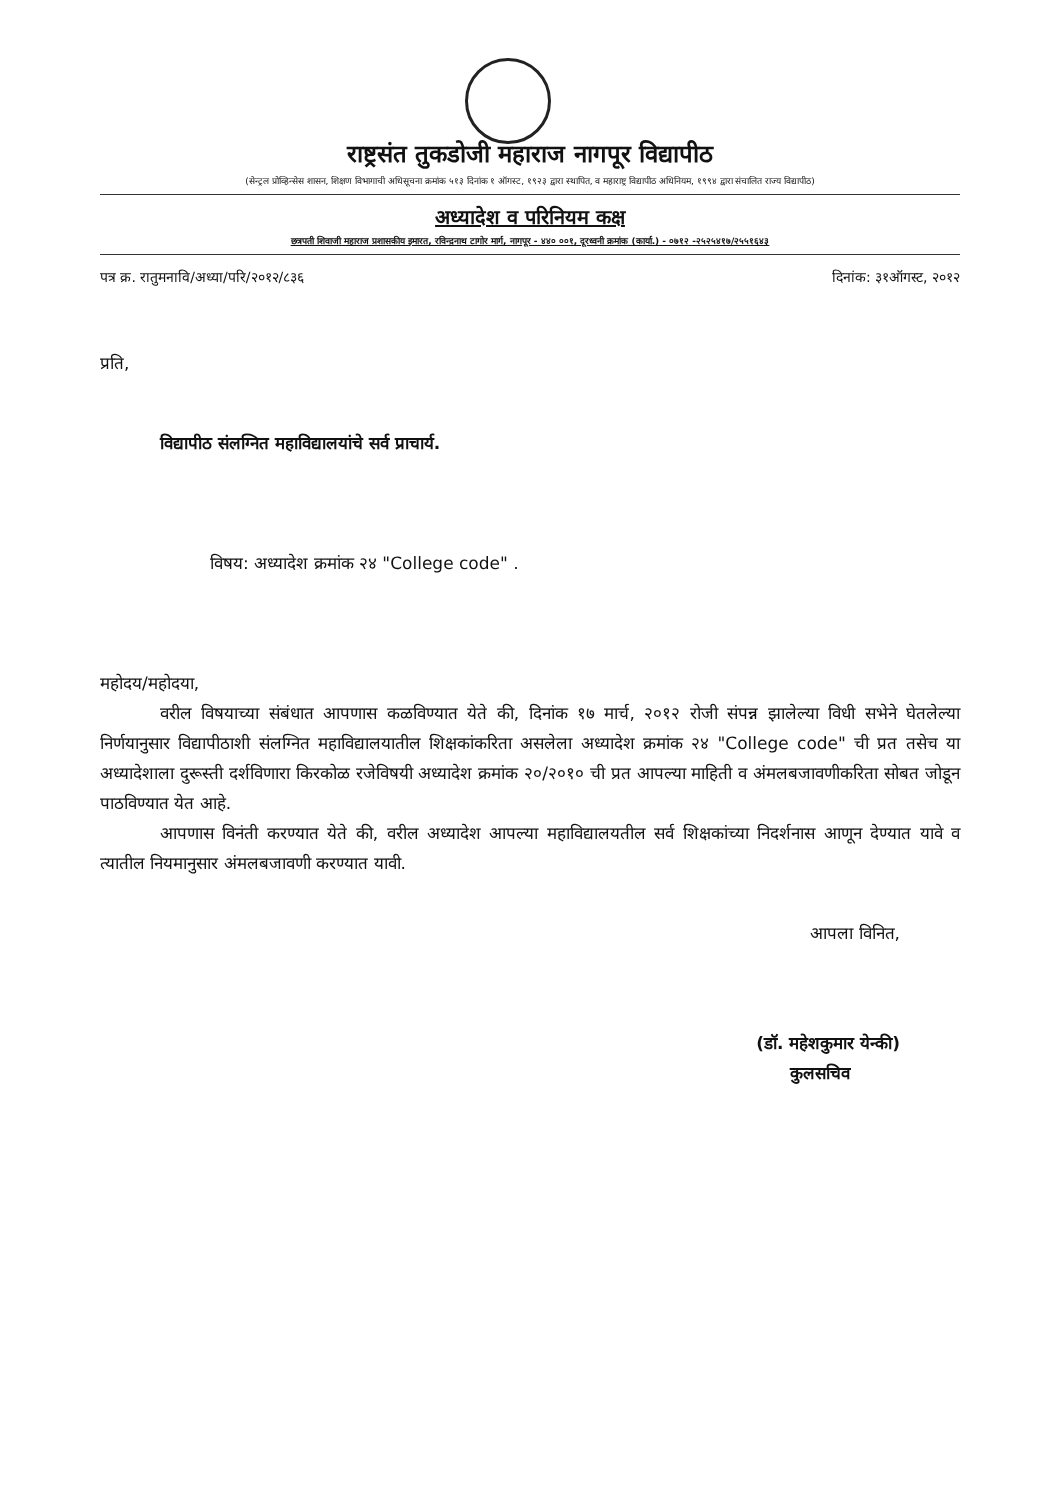राष्ट्रसंत तुकडोजी महाराज नागपूर विद्यापीठ
(सेन्ट्रल प्रोव्हिन्सेस शासन, शिक्षण विभागाची अधिसूचना क्रमांक ५१३ दिनांक १ ऑगस्ट, १९२३ द्वारा स्थापित, व महाराष्ट्र विद्यापीठ अधिनियम, १९९४ द्वारा संचालित राज्य विद्यापीठ)
अध्यादेश व परिनियम कक्ष
छत्रपती शिवाजी महाराज प्रशासकीय इमारत, रविन्द्रनाथ टागोर मार्ग, नागपूर - ४४० ००१, दूरध्वनी क्रमांक (कार्या.) - ०७१२ -२५२५४१७/२५५१६४३
पत्र क्र. रातुमनावि/अध्या/परि/२०१२/८३६ दिनांक: ३१ऑगस्ट, २०१२
प्रति,
विद्यापीठ संलग्नित महाविद्यालयांचे सर्व प्राचार्य.
विषय: अध्यादेश क्रमांक २४ "College code" .
महोदय/महोदया,
वरील विषयाच्या संबंधात आपणास कळविण्यात येते की, दिनांक १७ मार्च, २०१२ रोजी संपन्न झालेल्या विधी सभेने घेतलेल्या निर्णयानुसार विद्यापीठाशी संलग्नित महाविद्यालयातील शिक्षकांकरिता असलेला अध्यादेश क्रमांक २४ "College code" ची प्रत तसेच या अध्यादेशाला दुरूस्ती दर्शविणारा किरकोळ रजेविषयी अध्यादेश क्रमांक २०/२०१० ची प्रत आपल्या माहिती व अंमलबजावणीकरिता सोबत जोडून पाठविण्यात येत आहे.
आपणास विनंती करण्यात येते की, वरील अध्यादेश आपल्या महाविद्यालयतील सर्व शिक्षकांच्या निदर्शनास आणून देण्यात यावे व त्यातील नियमानुसार अंमलबजावणी करण्यात यावी.
आपला विनित,
(डॉ. महेशकुमार येन्की)
कुलसचिव